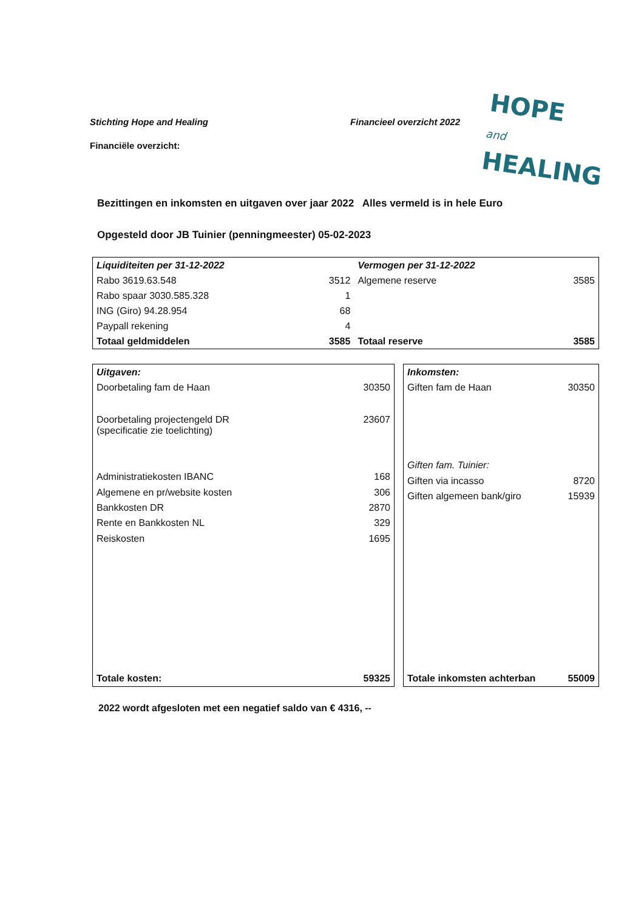Stichting Hope and Healing Financieel overzicht 2022
Financiële overzicht:
HOPE
and
HEALING
Bezittingen en inkomsten en uitgaven over jaar 2022 Alles vermeld is in hele Euro
Opgesteld door JB Tuinier (penningmeester) 05-02-2023
| Liquiditeiten per 31-12-2022 | | Vermogen per 31-12-2022 | |
| Rabo 3619.63.548 | 3512 | Algemene reserve | 3585 |
| Rabo spaar 3030.585.328 | 1 | | |
| ING (Giro) 94.28.954 | 68 | | |
| Paypall rekening | 4 | | |
| Totaal geldmiddelen | 3585 | Totaal reserve | 3585 |
| Uitgaven: | |
| Doorbetaling fam de Haan | 30350 |
| Doorbetaling projectengeld DR (specificatie zie toelichting) | 23607 |
| Administratiekosten IBANC | 168 |
| Algemene en pr/website kosten | 306 |
| Bankkosten DR | 2870 |
| Rente en Bankkosten NL | 329 |
| Reiskosten | 1695 |
| Totale kosten: | 59325 |
| Inkomsten: | |
| Giften fam de Haan | 30350 |
| Giften fam. Tuinier: | |
| Giften via incasso | 8720 |
| Giften algemeen bank/giro | 15939 |
| Totale inkomsten achterban | 55009 |
2022 wordt afgesloten met een negatief saldo van € 4316, --